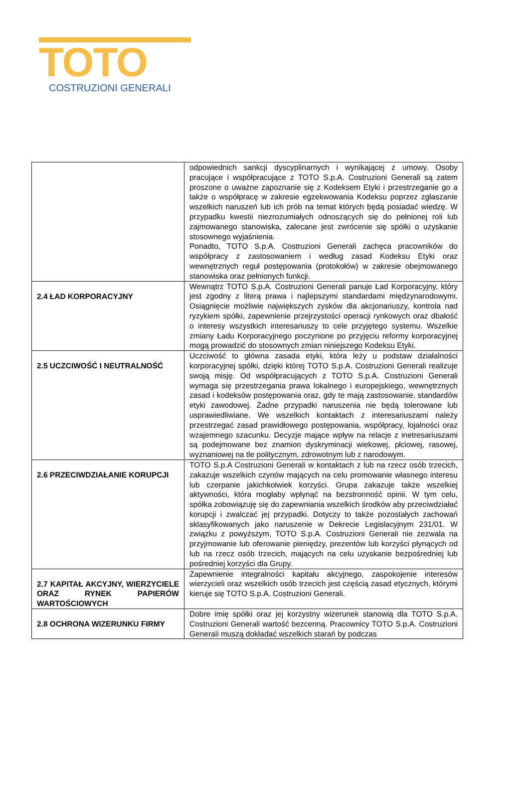TOTO
COSTRUZIONI GENERALI
| | odpowiednich sankcji dyscyplinarnych i wynikającej z umowy. Osoby pracujące i współpracujące z TOTO S.p.A. Costruzioni Generali są zatem proszone o uważne zapoznanie się z Kodeksem Etyki i przestrzeganie go a także o współpracę w zakresie egzekwowania Kodeksu poprzez zgłaszanie wszelkich naruszeń lub ich prób na temat których będą posiadać wiedzę. W przypadku kwestii niezrozumiałych odnoszących się do pełnionej roli lub zajmowanego stanowiska, zalecane jest zwrócenie się spółki o uzyskanie stosownego wyjaśnienia. Ponadto, TOTO S.p.A. Costruzioni Generali zachęca pracowników do współpracy z zastosowaniem i według zasad Kodeksu Etyki oraz wewnętrznych reguł postępowania (protokołów) w zakresie obejmowanego stanowiska oraz pełnionych funkcji. |
| 2.4 ŁAD KORPORACYJNY | Wewnątrz TOTO S.p.A. Costruzioni Generali panuje Ład Korporacyjny, który jest zgodny z literą prawa i najlepszymi standardami międzynarodowymi. Osiągnięcie możliwie największych zysków dla akcjonariuszy, kontrola nad ryzykiem spółki, zapewnienie przejrzystości operacji rynkowych oraz dbałość o interesy wszystkich interesariuszy to cele przyjętego systemu. Wszelkie zmiany Ładu Korporacyjnego poczynione po przyjęciu reformy korporacyjnej mogą prowadzić do stosownych zmian niniejszego Kodeksu Etyki. |
| 2.5 UCZCIWOŚĆ I NEUTRALNOŚĆ | Uczciwość to główna zasada etyki, która leży u podstaw działalności korporacyjnej spółki, dzięki której TOTO S.p.A. Costruzioni Generali realizuje swoją misję. Od współpracujących z TOTO S.p.A. Costruzioni Generali wymaga się przestrzegania prawa lokalnego i europejskiego, wewnętrznych zasad i kodeksów postępowania oraz, gdy te mają zastosowanie, standardów etyki zawodowej. Żadne przypadki naruszenia nie będą tolerowane lub usprawiedliwiane. We wszelkich kontaktach z interesariuszami należy przestrzegać zasad prawidłowego postępowania, współpracy, lojalności oraz wzajemnego szacunku. Decyzje mające wpływ na relacje z inetresariuszami są podejmowane bez znamion dyskryminacji wiekowej, płciowej, rasowej, wyznaniowej na tle politycznym, zdrowotnym lub z narodowym. |
| 2.6 PRZECIWDZIAŁANIE KORUPCJI | TOTO S.p.A Costruzioni Generali w kontaktach z lub na rzecz osób trzecich, zakazuje wszelkich czynów mających na celu promowanie własnego interesu lub czerpanie jakichkolwiek korzyści. Grupa zakazuje także wszelkiej aktywności, która mogłaby wpłynąć na bezstronność opinii. W tym celu, spółka zobowiązuję się do zapewniania wszelkich środków aby przeciwdziałać korupcji i zwalczać jej przypadki. Dotyczy to także pozostałych zachowań sklasyfikowanych jako naruszenie w Dekrecie Legislacyjnym 231/01. W związku z powyższym, TOTO S.p.A. Costruzioni Generali nie zezwala na przyjmowanie lub oferowanie pieniędzy, prezentów lub korzyści płynących od lub na rzecz osób trzecich, mających na celu uzyskanie bezpośredniej lub pośredniej korzyści dla Grupy. |
| 2.7 KAPITAŁ AKCYJNY, WIERZYCIELE ORAZ RYNEK PAPIERÓW WARTOŚCIOWYCH | Zapewnienie integralności kapitału akcyjnego, zaspokojenie interesów wierzycieli oraz wszelkich osób trzecich jest częścią zasad etycznych, którymi kieruje się TOTO S.p.A. Costruzioni Generali. |
| 2.8 OCHRONA WIZERUNKU FIRMY | Dobre imię spółki oraz jej korzystny wizerunek stanowią dla TOTO S.p.A. Costruzioni Generali wartość bezcenną. Pracownicy TOTO S.p.A. Costruzioni Generali muszą dokładać wszelkich starań by podczas |